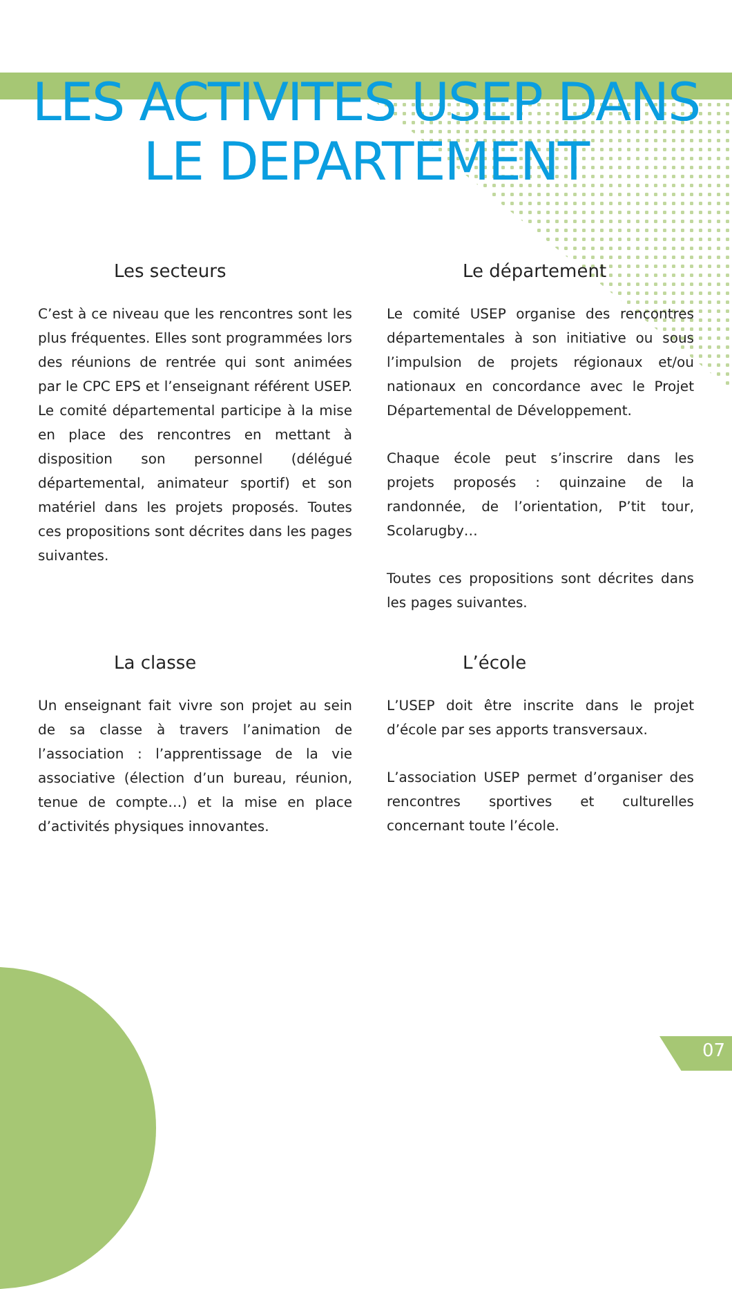LES ACTIVITES USEP DANS
LE DEPARTEMENT
Les secteurs
C’est à ce niveau que les rencontres sont les plus fréquentes. Elles sont programmées lors des réunions de rentrée qui sont animées par le CPC EPS et l’enseignant référent USEP. Le comité départemental participe à la mise en place des rencontres en mettant à disposition son personnel (délégué départemental, animateur sportif) et son matériel dans les projets proposés. Toutes ces propositions sont décrites dans les pages suivantes.
Le département
Le comité USEP organise des rencontres départementales à son initiative ou sous l’impulsion de projets régionaux et/ou nationaux en concordance avec le Projet Départemental de Développement.
Chaque école peut s’inscrire dans les projets proposés : quinzaine de la randonnée, de l’orientation, P’tit tour, Scolarugby…
Toutes ces propositions sont décrites dans les pages suivantes.
La classe
Un enseignant fait vivre son projet au sein de sa classe à travers l’animation de l’association : l’apprentissage de la vie associative (élection d’un bureau, réunion, tenue de compte…) et la mise en place d’activités physiques innovantes.
L’école
L’USEP doit être inscrite dans le projet d’école par ses apports transversaux.
L’association USEP permet d’organiser des rencontres sportives et culturelles concernant toute l’école.
07